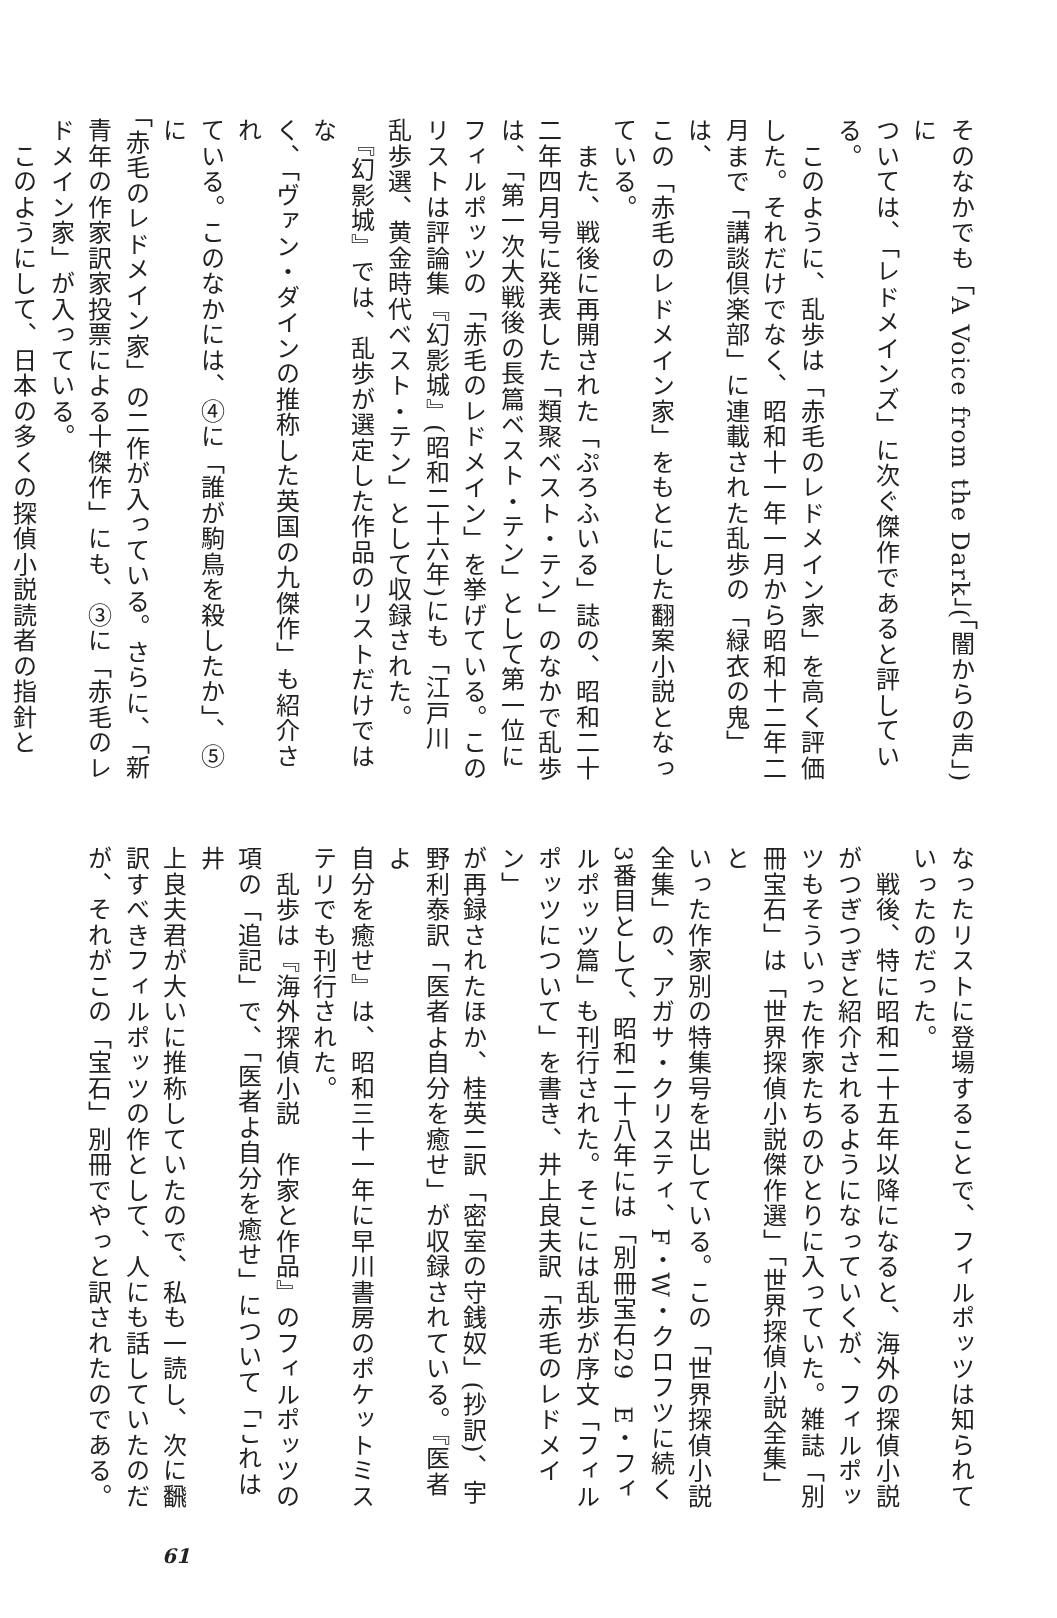そのなかでも「A Voice from the Dark」(「闇からの声」)に
ついては、「レドメインズ」に次ぐ傑作であると評してい
る。
　このように、乱歩は「赤毛のレドメイン家」を高く評価
した。それだけでなく、昭和十一年一月から昭和十二年二
月まで「講談倶楽部」に連載された乱歩の「緑衣の鬼」は、
この「赤毛のレドメイン家」をもとにした翻案小説となっ
ている。
　また、戦後に再開された「ぷろふいる」誌の、昭和二十
二年四月号に発表した「類聚ベスト・テン」のなかで乱歩
は、「第一次大戦後の長篇ベスト・テン」として第一位に
フィルポッツの「赤毛のレドメイン」を挙げている。この
リストは評論集『幻影城』(昭和二十六年)にも「江戸川
乱歩選、黄金時代ベスト・テン」として収録された。
　『幻影城』では、乱歩が選定した作品のリストだけではな
く、「ヴァン・ダインの推称した英国の九傑作」も紹介され
ている。このなかには、④に「誰が駒鳥を殺したか」、⑤に
「赤毛のレドメイン家」の二作が入っている。さらに、「新
青年の作家訳家投票による十傑作」にも、③に「赤毛のレ
ドメイン家」が入っている。
　このようにして、日本の多くの探偵小説読者の指針と
なったリストに登場することで、フィルポッツは知られて
いったのだった。
　戦後、特に昭和二十五年以降になると、海外の探偵小説
がつぎつぎと紹介されるようになっていくが、フィルポッ
ツもそういった作家たちのひとりに入っていた。雑誌「別
冊宝石」は「世界探偵小説傑作選」「世界探偵小説全集」と
いった作家別の特集号を出している。この「世界探偵小説
全集」の、アガサ・クリスティ、F・W・クロフツに続く
3番目として、昭和二十八年には「別冊宝石29　E・フィ
ルポッツ篇」も刊行された。そこには乱歩が序文「フィル
ポッツについて」を書き、井上良夫訳「赤毛のレドメイン」
が再録されたほか、桂英二訳「密室の守銭奴」(抄訳)、宇
野利泰訳「医者よ自分を癒せ」が収録されている。『医者よ
自分を癒せ』は、昭和三十一年に早川書房のポケットミス
テリでも刊行された。
　乱歩は『海外探偵小説　作家と作品』のフィルポッツの
項の「追記」で、「医者よ自分を癒せ」について「これは井
上良夫君が大いに推称していたので、私も一読し、次に飜
訳すべきフィルポッツの作として、人にも話していたのだ
が、それがこの「宝石」別冊でやっと訳されたのである。
61